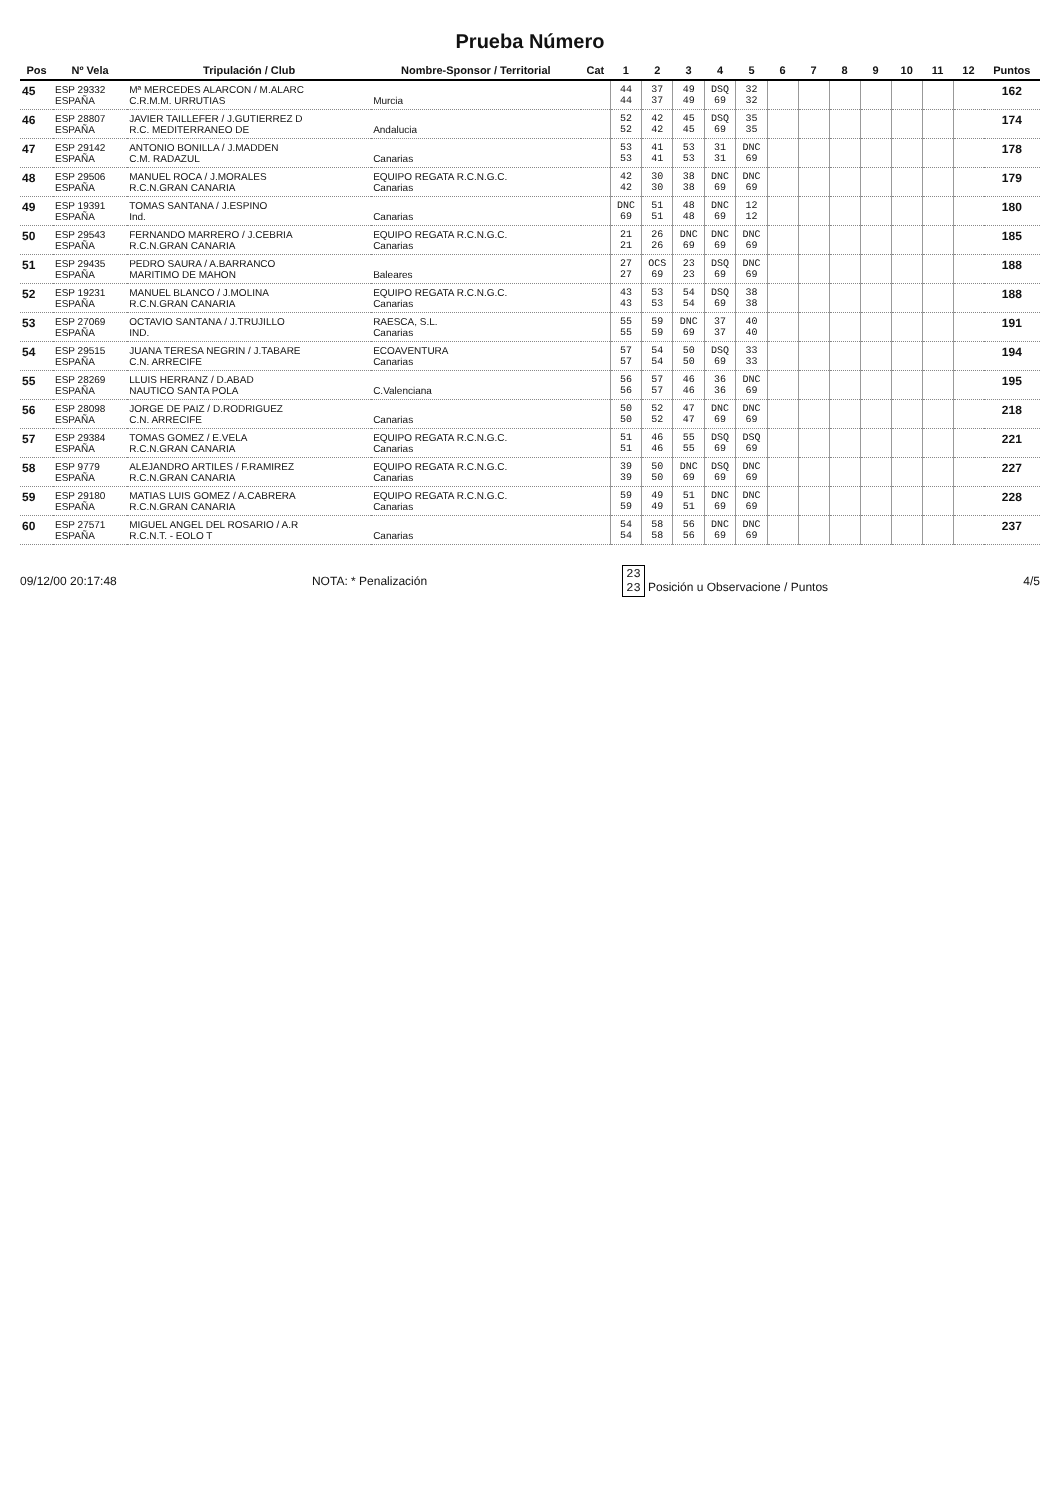Prueba Número
| Pos | Nº Vela | Tripulación / Club | Nombre-Sponsor / Territorial | Cat | 1 | 2 | 3 | 4 | 5 | 6 | 7 | 8 | 9 | 10 | 11 | 12 | Puntos |
| --- | --- | --- | --- | --- | --- | --- | --- | --- | --- | --- | --- | --- | --- | --- | --- | --- | --- |
| 45 | ESP 29332 ESPAÑA | Mª MERCEDES ALARCON / M.ALARC C.R.M.M. URRUTIAS | Murcia | | 44 44 | 37 37 | 49 49 | DSQ 69 | 32 32 | | | | | | | | 162 |
| 46 | ESP 28807 ESPAÑA | JAVIER TAILLEFER / J.GUTIERREZ D R.C. MEDITERRANEO DE | Andalucia | | 52 52 | 42 42 | 45 45 | DSQ 69 | 35 35 | | | | | | | | 174 |
| 47 | ESP 29142 ESPAÑA | ANTONIO BONILLA / J.MADDEN C.M. RADAZUL | Canarias | | 53 53 | 41 41 | 53 53 | 31 31 | DNC 69 | | | | | | | | 178 |
| 48 | ESP 29506 ESPAÑA | MANUEL ROCA / J.MORALES R.C.N.GRAN CANARIA | EQUIPO REGATA R.C.N.G.C. Canarias | | 42 42 | 30 30 | 38 38 | DNC 69 | DNC 69 | | | | | | | | 179 |
| 49 | ESP 19391 ESPAÑA | TOMAS SANTANA / J.ESPINO Ind. | Canarias | | DNC 69 | 51 51 | 48 48 | DNC 69 | 12 12 | | | | | | | | 180 |
| 50 | ESP 29543 ESPAÑA | FERNANDO MARRERO / J.CEBRIA R.C.N.GRAN CANARIA | EQUIPO REGATA R.C.N.G.C. Canarias | | 21 21 | 26 26 | DNC 69 | DNC 69 | DNC 69 | | | | | | | | 185 |
| 51 | ESP 29435 ESPAÑA | PEDRO SAURA / A.BARRANCO MARITIMO DE MAHON | Baleares | | 27 27 | OCS 69 | 23 23 | DSQ 69 | DNC 69 | | | | | | | | 188 |
| 52 | ESP 19231 ESPAÑA | MANUEL BLANCO / J.MOLINA R.C.N.GRAN CANARIA | EQUIPO REGATA R.C.N.G.C. Canarias | | 43 43 | 53 53 | 54 54 | DSQ 69 | 38 38 | | | | | | | | 188 |
| 53 | ESP 27069 ESPAÑA | OCTAVIO SANTANA / J.TRUJILLO IND. | RAESCA, S.L. Canarias | | 55 55 | 59 59 | DNC 69 | 37 37 | 40 40 | | | | | | | | 191 |
| 54 | ESP 29515 ESPAÑA | JUANA TERESA NEGRIN / J.TABARE C.N. ARRECIFE | ECOAVENTURA Canarias | | 57 57 | 54 54 | 50 50 | DSQ 69 | 33 33 | | | | | | | | 194 |
| 55 | ESP 28269 ESPAÑA | LLUIS HERRANZ / D.ABAD NAUTICO SANTA POLA | C.Valenciana | | 56 56 | 57 57 | 46 46 | 36 36 | DNC 69 | | | | | | | | 195 |
| 56 | ESP 28098 ESPAÑA | JORGE DE PAIZ / D.RODRIGUEZ C.N. ARRECIFE | Canarias | | 50 50 | 52 52 | 47 47 | DNC 69 | DNC 69 | | | | | | | | 218 |
| 57 | ESP 29384 ESPAÑA | TOMAS GOMEZ / E.VELA R.C.N.GRAN CANARIA | EQUIPO REGATA R.C.N.G.C. Canarias | | 51 51 | 46 46 | 55 55 | DSQ 69 | DSQ 69 | | | | | | | | 221 |
| 58 | ESP 9779 ESPAÑA | ALEJANDRO ARTILES / F.RAMIREZ R.C.N.GRAN CANARIA | EQUIPO REGATA R.C.N.G.C. Canarias | | 39 39 | 50 50 | DNC 69 | DSQ 69 | DNC 69 | | | | | | | | 227 |
| 59 | ESP 29180 ESPAÑA | MATIAS LUIS GOMEZ / A.CABRERA R.C.N.GRAN CANARIA | EQUIPO REGATA R.C.N.G.C. Canarias | | 59 59 | 49 49 | 51 51 | DNC 69 | DNC 69 | | | | | | | | 228 |
| 60 | ESP 27571 ESPAÑA | MIGUEL ANGEL DEL ROSARIO / A.R R.C.N.T. - EOLO T | Canarias | | 54 54 | 58 58 | 56 56 | DNC 69 | DNC 69 | | | | | | | | 237 |
09/12/00 20:17:48 NOTA: * Penalización 23
23 Posición u Observacione / Puntos 4/5